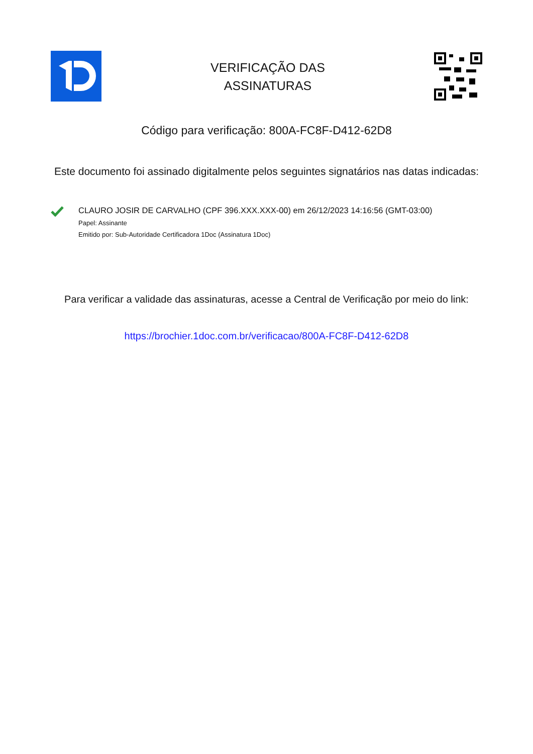VERIFICAÇÃO DAS
ASSINATURAS
Código para verificação: 800A-FC8F-D412-62D8
Este documento foi assinado digitalmente pelos seguintes signatários nas datas indicadas:
CLAURO JOSIR DE CARVALHO (CPF 396.XXX.XXX-00) em 26/12/2023 14:16:56 (GMT-03:00)
Papel: Assinante
Emitido por: Sub-Autoridade Certificadora 1Doc (Assinatura 1Doc)
Para verificar a validade das assinaturas, acesse a Central de Verificação por meio do link:
https://brochier.1doc.com.br/verificacao/800A-FC8F-D412-62D8